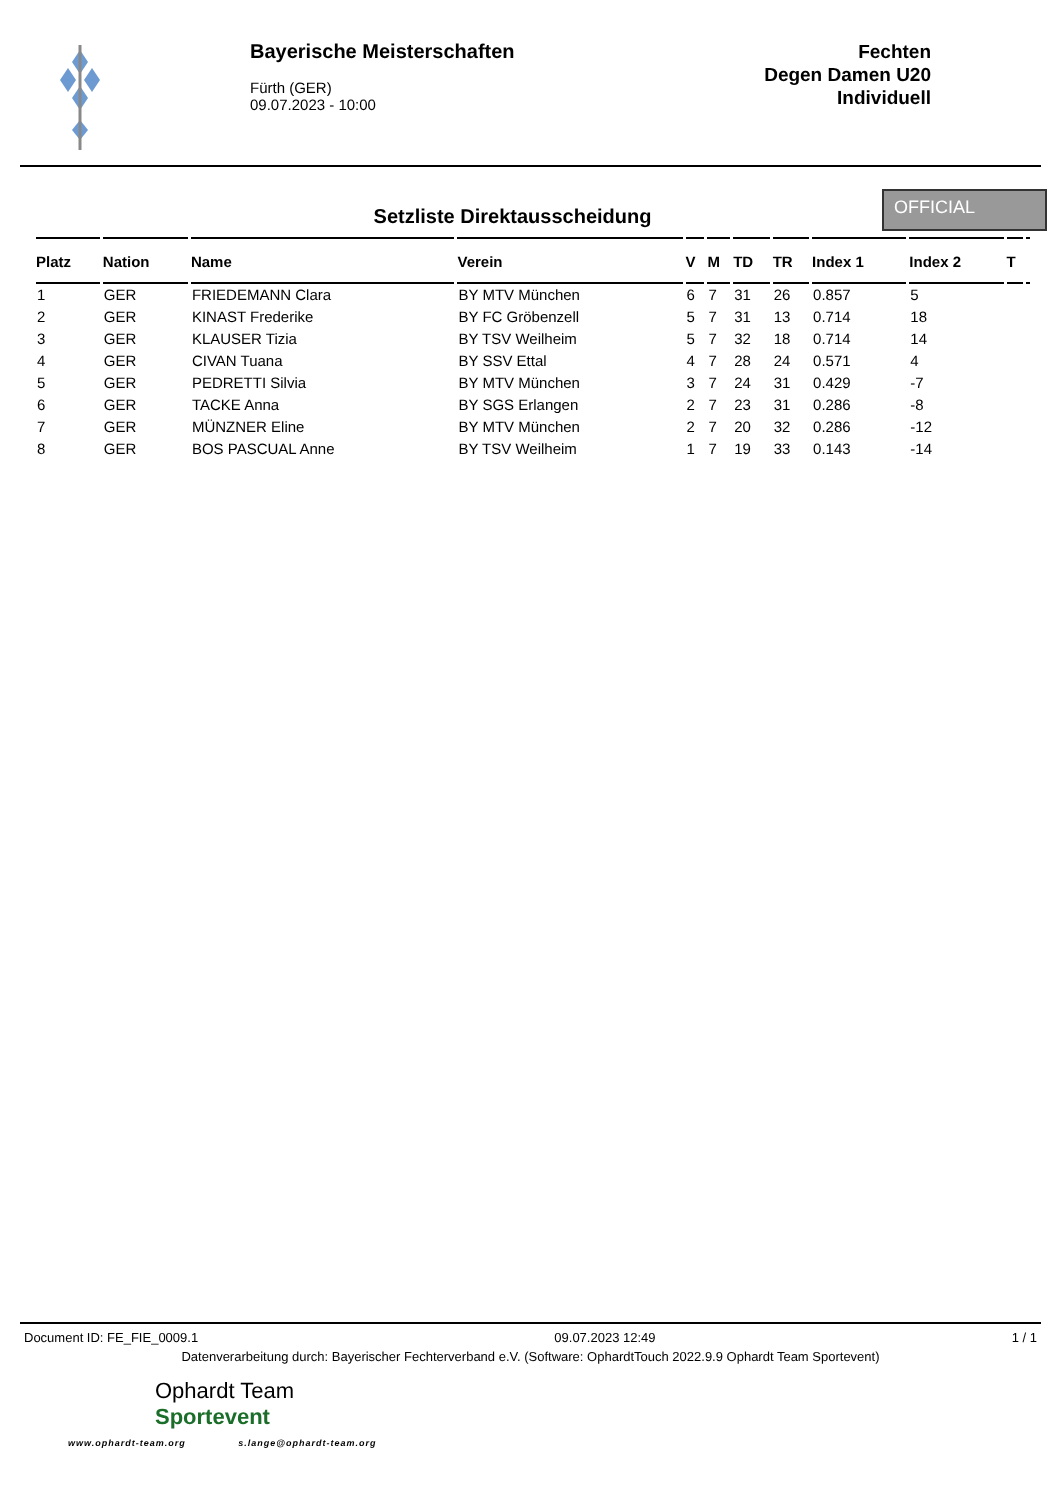Bayerische Meisterschaften
Fürth (GER)
09.07.2023 - 10:00
Fechten
Degen Damen U20
Individuell
Setzliste Direktausscheidung
OFFICIAL
| Platz | Nation | Name | Verein | V | M | TD | TR | Index 1 | Index 2 | T | |
| --- | --- | --- | --- | --- | --- | --- | --- | --- | --- | --- | --- |
| 1 | GER | FRIEDEMANN Clara | BY MTV München | 6 | 7 | 31 | 26 | 0.857 | 5 | | |
| 2 | GER | KINAST Frederike | BY FC Gröbenzell | 5 | 7 | 31 | 13 | 0.714 | 18 | | |
| 3 | GER | KLAUSER Tizia | BY TSV Weilheim | 5 | 7 | 32 | 18 | 0.714 | 14 | | |
| 4 | GER | CIVAN Tuana | BY SSV Ettal | 4 | 7 | 28 | 24 | 0.571 | 4 | | |
| 5 | GER | PEDRETTI Silvia | BY MTV München | 3 | 7 | 24 | 31 | 0.429 | -7 | | |
| 6 | GER | TACKE Anna | BY SGS Erlangen | 2 | 7 | 23 | 31 | 0.286 | -8 | | |
| 7 | GER | MÜNZNER Eline | BY MTV München | 2 | 7 | 20 | 32 | 0.286 | -12 | | |
| 8 | GER | BOS PASCUAL Anne | BY TSV Weilheim | 1 | 7 | 19 | 33 | 0.143 | -14 | | |
Document ID: FE_FIE_0009.1 09.07.2023 12:49 1 / 1
Datenverarbeitung durch: Bayerischer Fechterverband e.V. (Software: OphardtTouch 2022.9.9 Ophardt Team Sportevent)
Ophardt Team
Sportevent
www.ophardt-team.org s.lange@ophardt-team.org